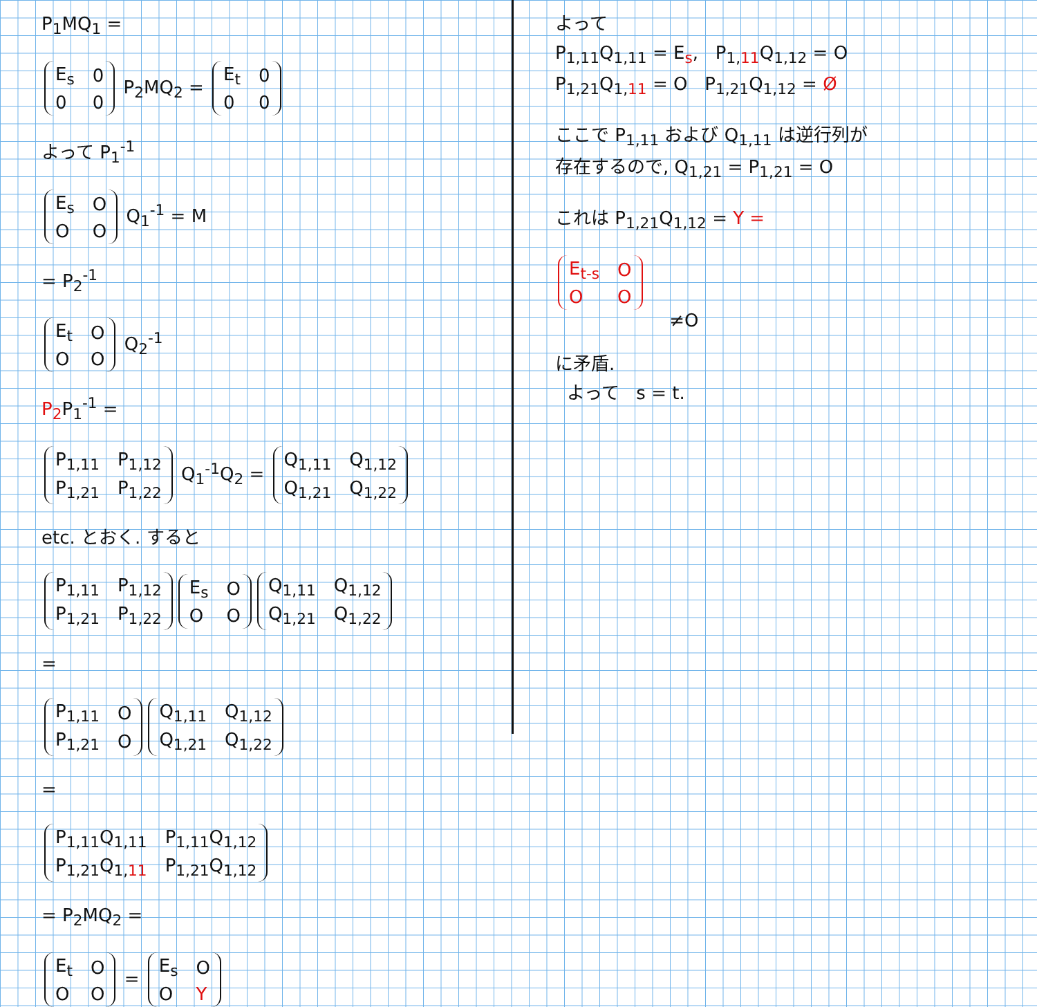P<sub>1</sub>MQ<sub>1</sub> =
| E<sub>s</sub> | 0 |
| 0 | 0 |
P<sub>2</sub>MQ<sub>2</sub> =
| E<sub>t</sub> | 0 |
| 0 | 0 |
よって P<sub>1</sub><sup>-1</sup>
| E<sub>s</sub> | O |
| O | O |
Q<sub>1</sub><sup>-1</sup> = M
= P<sub>2</sub><sup>-1</sup>
| E<sub>t</sub> | O |
| O | O |
Q<sub>2</sub><sup>-1</sup>
P<sub>2</sub> P<sub>1</sub><sup>-1</sup> =
| P<sub>1,11</sub> | P<sub>1,12</sub> |
| P<sub>1,21</sub> | P<sub>1,22</sub> |
Q<sub>1</sub><sup>-1</sup>Q<sub>2</sub> =
| Q<sub>1,11</sub> | Q<sub>1,12</sub> |
| Q<sub>1,21</sub> | Q<sub>1,22</sub> |
etc. とおく. すると
| P<sub>1,11</sub> | P<sub>1,12</sub> |
| P<sub>1,21</sub> | P<sub>1,22</sub> |
| E<sub>s</sub> | O |
| O | O |
| Q<sub>1,11</sub> | Q<sub>1,12</sub> |
| Q<sub>1,21</sub> | Q<sub>1,22</sub> |
=
| P<sub>1,11</sub> | O |
| P<sub>1,21</sub> | O |
| Q<sub>1,11</sub> | Q<sub>1,12</sub> |
| Q<sub>1,21</sub> | Q<sub>1,22</sub> |
=
| P<sub>1,11</sub>Q<sub>1,11</sub> | P<sub>1,11</sub>Q<sub>1,12</sub> |
| P<sub>1,21</sub>Q<sub>1,11</sub> | P<sub>1,21</sub>Q<sub>1,12</sub> |
= P<sub>2</sub>MQ<sub>2</sub> =
| E<sub>t</sub> | O |
| O | O |
=
| E<sub>s</sub> | O |
| O | Y |
よって
P<sub>1,11</sub>Q<sub>1,11</sub> = E<sub>s</sub>, P<sub>1,11</sub>Q<sub>1,12</sub> = O
P<sub>1,21</sub>Q<sub>1,11</sub> = O P<sub>1,21</sub>Q<sub>1,12</sub> = Ø
ここで P<sub>1,11</sub> および Q<sub>1,11</sub> は逆行列が
存在するので, Q<sub>1,21</sub> = P<sub>1,21</sub> = O
これは P<sub>1,21</sub>Q<sub>1,12</sub> = Y =
| E<sub>t-s</sub> | O |
| O | O |
≠O
に矛盾.
よって s = t.